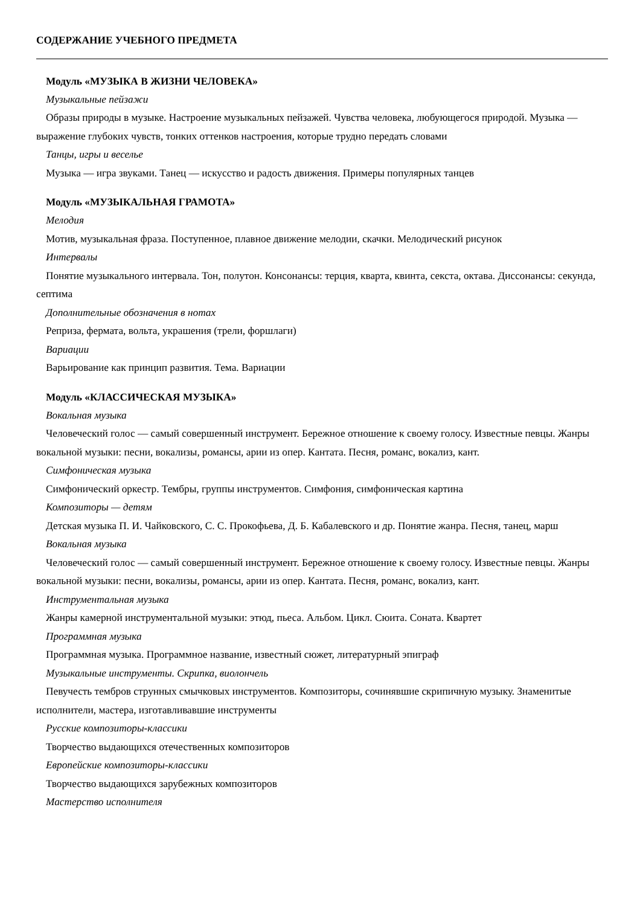СОДЕРЖАНИЕ УЧЕБНОГО ПРЕДМЕТА
Модуль «МУЗЫКА В ЖИЗНИ ЧЕЛОВЕКА»
Музыкальные пейзажи
Образы природы в музыке. Настроение музыкальных пейзажей. Чувства человека, любующегося природой. Музыка — выражение глубоких чувств, тонких оттенков настроения, которые трудно передать словами
Танцы, игры и веселье
Музыка — игра звуками. Танец — искусство и радость движения. Примеры популярных танцев
Модуль «МУЗЫКАЛЬНАЯ ГРАМОТА»
Мелодия
Мотив, музыкальная фраза. Поступенное, плавное движение мелодии, скачки. Мелодический рисунок
Интервалы
Понятие музыкального интервала. Тон, полутон. Консонансы: терция, кварта, квинта, секста, октава. Диссонансы: секунда, септима
Дополнительные обозначения в нотах
Реприза, фермата, вольта, украшения (трели, форшлаги)
Вариации
Варьирование как принцип развития. Тема. Вариации
Модуль «КЛАССИЧЕСКАЯ МУЗЫКА»
Вокальная музыка
Человеческий голос — самый совершенный инструмент. Бережное отношение к своему голосу. Известные певцы. Жанры вокальной музыки: песни, вокализы, романсы, арии из опер. Кантата. Песня, романс, вокализ, кант.
Симфоническая музыка
Симфонический оркестр. Тембры, группы инструментов. Симфония, симфоническая картина
Композиторы — детям
Детская музыка П. И. Чайковского, С. С. Прокофьева, Д. Б. Кабалевского и др. Понятие жанра. Песня, танец, марш
Вокальная музыка
Человеческий голос — самый совершенный инструмент. Бережное отношение к своему голосу. Известные певцы. Жанры вокальной музыки: песни, вокализы, романсы, арии из опер. Кантата. Песня, романс, вокализ, кант.
Инструментальная музыка
Жанры камерной инструментальной музыки: этюд, пьеса. Альбом. Цикл. Сюита. Соната. Квартет
Программная музыка
Программная музыка. Программное название, известный сюжет, литературный эпиграф
Музыкальные инструменты. Скрипка, виолончель
Певучесть тембров струнных смычковых инструментов. Композиторы, сочинявшие скрипичную музыку. Знаменитые исполнители, мастера, изготавливавшие инструменты
Русские композиторы-классики
Творчество выдающихся отечественных композиторов
Европейские композиторы-классики
Творчество выдающихся зарубежных композиторов
Мастерство исполнителя